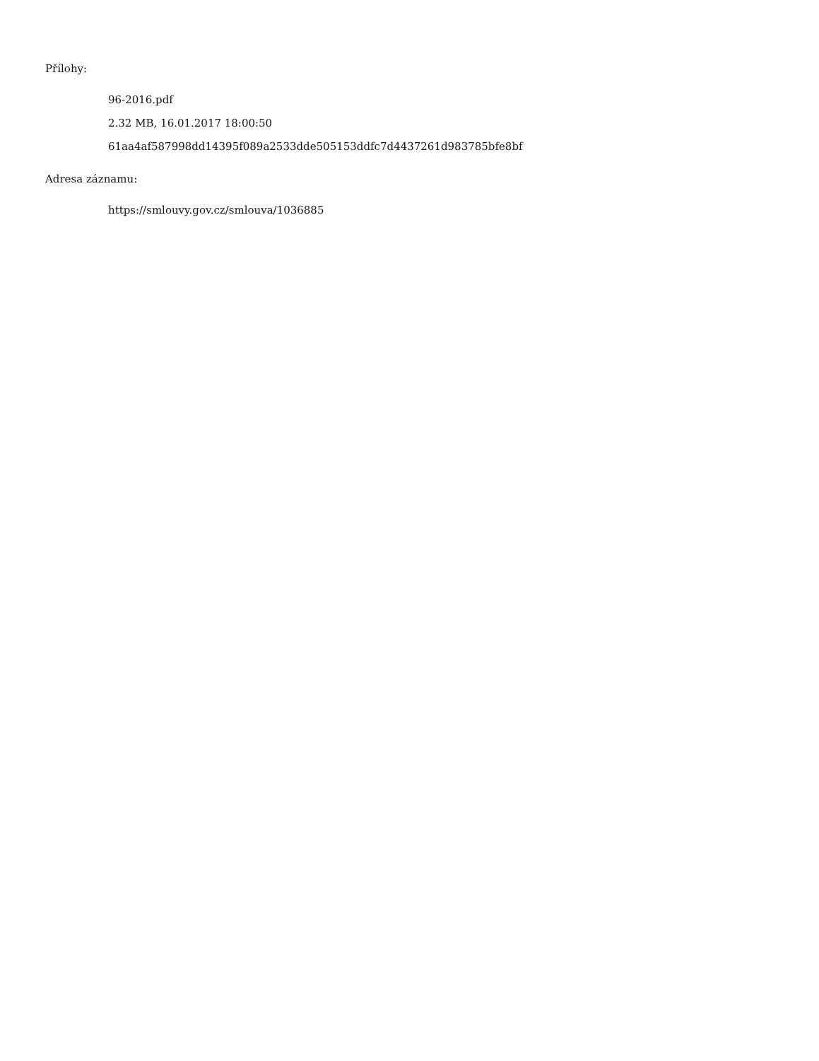Přílohy:
96-2016.pdf
2.32 MB, 16.01.2017 18:00:50
61aa4af587998dd14395f089a2533dde505153ddfc7d4437261d983785bfe8bf
Adresa záznamu:
https://smlouvy.gov.cz/smlouva/1036885